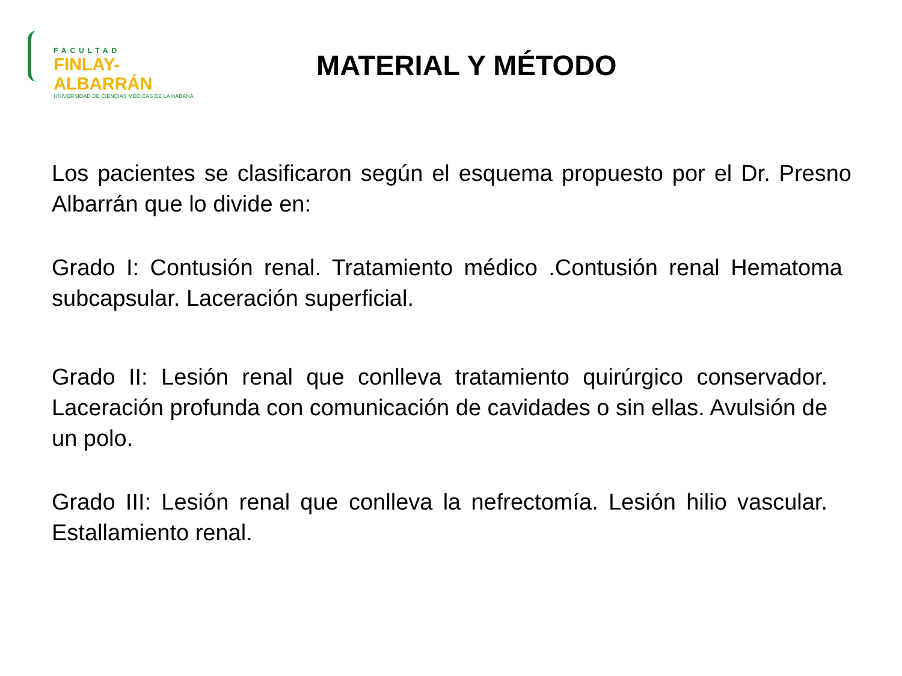FACULTAD
FINLAY-ALBARRÁN
UNIVERSIDAD DE CIENCIAS MÉDICAS DE LA HABANA
MATERIAL Y MÉTODO
Los pacientes se clasificaron según el esquema propuesto por el Dr. Presno Albarrán que lo divide en:
Grado I: Contusión renal. Tratamiento médico .Contusión renal Hematoma subcapsular. Laceración superficial.
Grado II: Lesión renal que conlleva tratamiento quirúrgico conservador. Laceración profunda con comunicación de cavidades o sin ellas. Avulsión de un polo.
Grado III: Lesión renal que conlleva la nefrectomía. Lesión hilio vascular. Estallamiento renal.